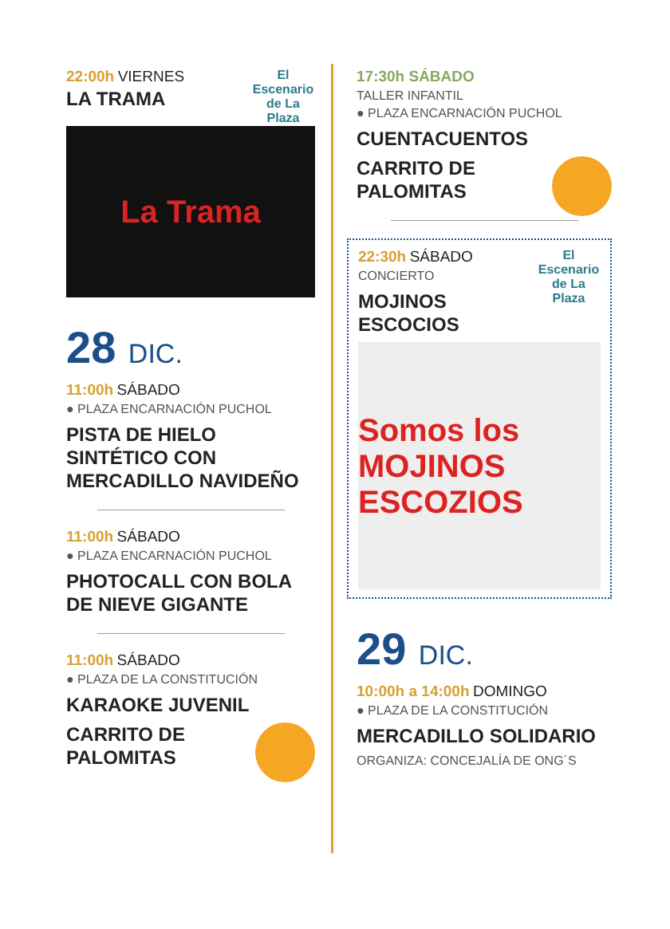El Escenario de La Plaza
22:00h VIERNES
LA TRAMA
La Trama
28 DIC.
11:00h SÁBADO
● PLAZA ENCARNACIÓN PUCHOL
PISTA DE HIELO SINTÉTICO CON MERCADILLO NAVIDEÑO
11:00h SÁBADO
● PLAZA ENCARNACIÓN PUCHOL
PHOTOCALL CON BOLA DE NIEVE GIGANTE
11:00h SÁBADO
● PLAZA DE LA CONSTITUCIÓN
KARAOKE JUVENIL
CARRITO DE PALOMITAS
17:30h SÁBADO
TALLER INFANTIL
● PLAZA ENCARNACIÓN PUCHOL
CUENTACUENTOS
CARRITO DE PALOMITAS
El Escenario de La Plaza
22:30h SÁBADO
CONCIERTO
MOJINOS ESCOCIOS
Somos los MOJINOS ESCOZIOS
29 DIC.
10:00h a 14:00h DOMINGO
● PLAZA DE LA CONSTITUCIÓN
MERCADILLO SOLIDARIO
ORGANIZA: CONCEJALÍA DE ONG´S